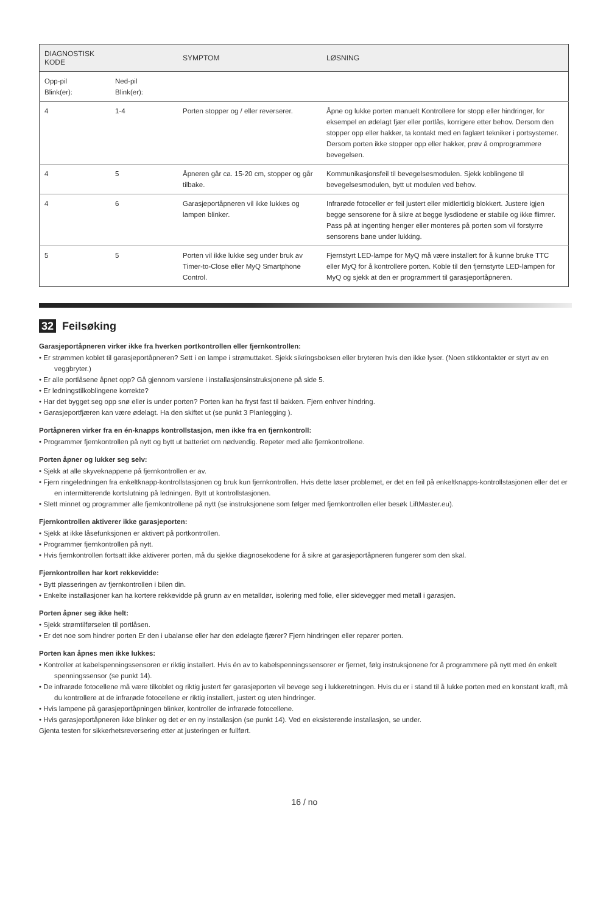| DIAGNOSTISK KODE | | SYMPTOM | LØSNING |
| --- | --- | --- | --- |
| Opp-pil Blink(er): | Ned-pil Blink(er): | | |
| 4 | 1-4 | Porten stopper og / eller reverserer. | Åpne og lukke porten manuelt Kontrollere for stopp eller hindringer, for eksempel en ødelagt fjær eller portlås, korrigere etter behov. Dersom den stopper opp eller hakker, ta kontakt med en faglært tekniker i portsystemer. Dersom porten ikke stopper opp eller hakker, prøv å omprogrammere bevegelsen. |
| 4 | 5 | Åpneren går ca. 15-20 cm, stopper og går tilbake. | Kommunikasjonsfeil til bevegelsesmodulen. Sjekk koblingene til bevegelsesmodulen, bytt ut modulen ved behov. |
| 4 | 6 | Garasjeportåpneren vil ikke lukkes og lampen blinker. | Infrarøde fotoceller er feil justert eller midlertidig blokkert. Justere igjen begge sensorene for å sikre at begge lysdiodene er stabile og ikke flimrer. Pass på at ingenting henger eller monteres på porten som vil forstyrre sensorens bane under lukking. |
| 5 | 5 | Porten vil ikke lukke seg under bruk av Timer-to-Close eller MyQ Smartphone Control. | Fjernstyrt LED-lampe for MyQ må være installert for å kunne bruke TTC eller MyQ for å kontrollere porten. Koble til den fjernstyrte LED-lampen for MyQ og sjekk at den er programmert til garasjeportåpneren. |
32 Feilsøking
Garasjeportåpneren virker ikke fra hverken portkontrollen eller fjernkontrollen:
• Er strømmen koblet til garasjeportåpneren? Sett i en lampe i strømuttaket. Sjekk sikringsboksen eller bryteren hvis den ikke lyser. (Noen stikkontakter er styrt av en veggbryter.)
• Er alle portlåsene åpnet opp? Gå gjennom varslene i installasjonsinstruksjonene på side 5.
• Er ledningstilkoblingene korrekte?
• Har det bygget seg opp snø eller is under porten? Porten kan ha fryst fast til bakken. Fjern enhver hindring.
• Garasjeportfjæren kan være ødelagt. Ha den skiftet ut (se punkt 3 Planlegging ).
Portåpneren virker fra en én-knapps kontrollstasjon, men ikke fra en fjernkontroll:
• Programmer fjernkontrollen på nytt og bytt ut batteriet om nødvendig. Repeter med alle fjernkontrollene.
Porten åpner og lukker seg selv:
• Sjekk at alle skyveknappene på fjernkontrollen er av.
• Fjern ringeledningen fra enkeltknapp-kontrollstasjonen og bruk kun fjernkontrollen. Hvis dette løser problemet, er det en feil på enkeltknapps-kontrollstasjonen eller det er en intermitterende kortslutning på ledningen. Bytt ut kontrollstasjonen.
• Slett minnet og programmer alle fjernkontrollene på nytt (se instruksjonene som følger med fjernkontrollen eller besøk LiftMaster.eu).
Fjernkontrollen aktiverer ikke garasjeporten:
• Sjekk at ikke låsefunksjonen er aktivert på portkontrollen.
• Programmer fjernkontrollen på nytt.
• Hvis fjernkontrollen fortsatt ikke aktiverer porten, må du sjekke diagnosekodene for å sikre at garasjeportåpneren fungerer som den skal.
Fjernkontrollen har kort rekkevidde:
• Bytt plasseringen av fjernkontrollen i bilen din.
• Enkelte installasjoner kan ha kortere rekkevidde på grunn av en metalldør, isolering med folie, eller sidevegger med metall i garasjen.
Porten åpner seg ikke helt:
• Sjekk strømtilførselen til portlåsen.
• Er det noe som hindrer porten Er den i ubalanse eller har den ødelagte fjærer? Fjern hindringen eller reparer porten.
Porten kan åpnes men ikke lukkes:
• Kontroller at kabelspenningssensoren er riktig installert. Hvis én av to kabelspenningssensorer er fjernet, følg instruksjonene for å programmere på nytt med én enkelt spenningssensor (se punkt 14).
• De infrarøde fotocellene må være tilkoblet og riktig justert før garasjeporten vil bevege seg i lukkeretningen. Hvis du er i stand til å lukke porten med en konstant kraft, må du kontrollere at de infrarøde fotocellene er riktig installert, justert og uten hindringer.
• Hvis lampene på garasjeportåpningen blinker, kontroller de infrarøde fotocellene.
• Hvis garasjeportåpneren ikke blinker og det er en ny installasjon (se punkt 14). Ved en eksisterende installasjon, se under.
Gjenta testen for sikkerhetsreversering etter at justeringen er fullført.
16 / no